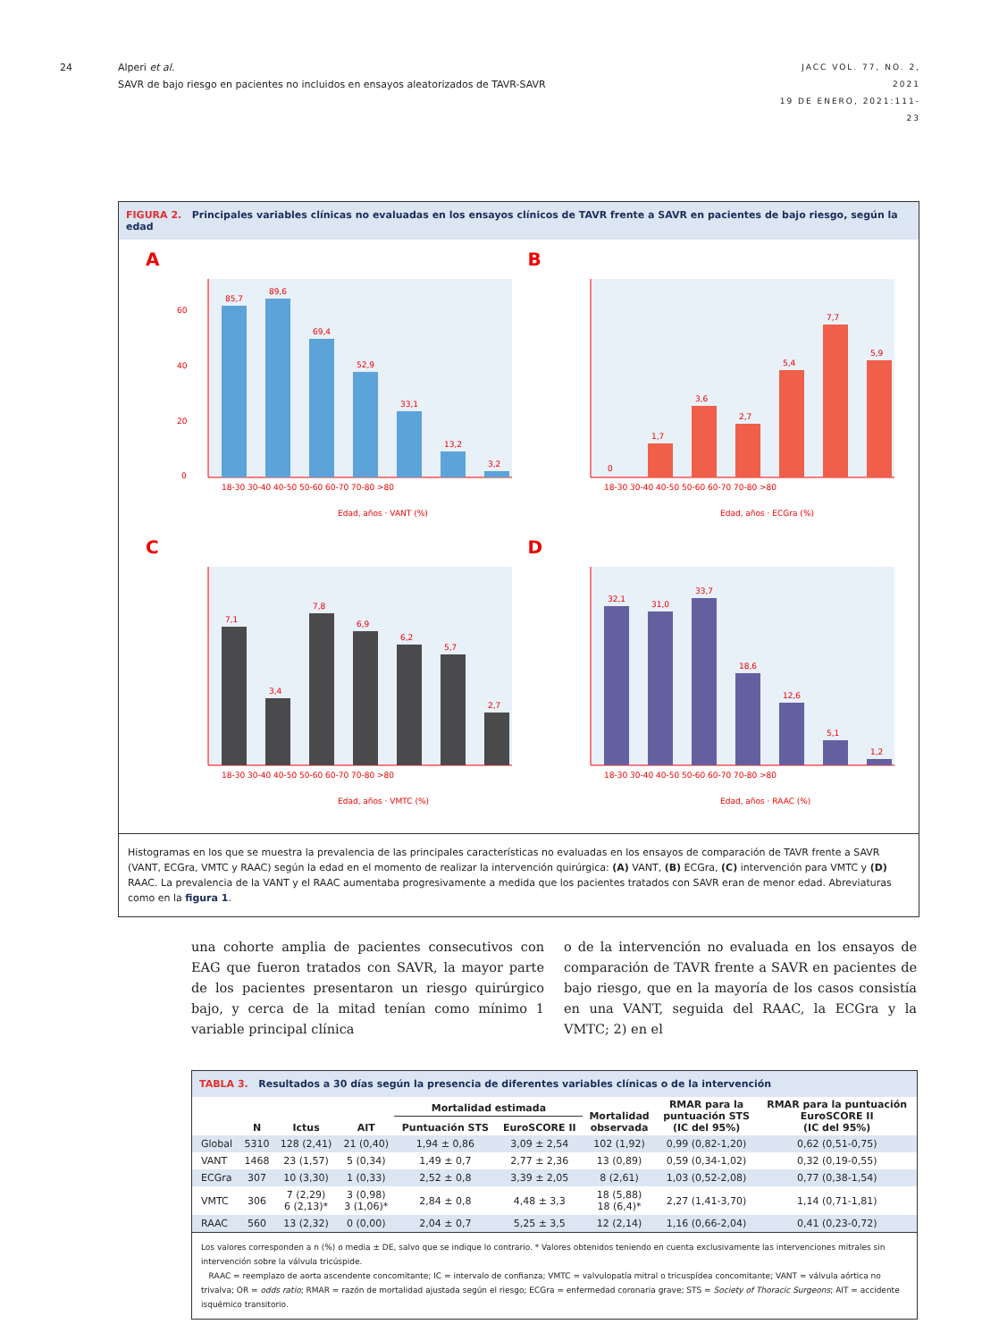24 Alperi et al.
SAVR de bajo riesgo en pacientes no incluidos en ensayos aleatorizados de TAVR-SAVR
JACC VOL. 77, NO. 2, 2021
19 DE ENERO, 2021:111-23
FIGURA 2. Principales variables clínicas no evaluadas en los ensayos clínicos de TAVR frente a SAVR en pacientes de bajo riesgo, según la edad
A
0
20
40
60
85,7
89,6
69,4
52,9
33,1
13,2
3,2
18-30 30-40 40-50 50-60 60-70 70-80 >80
Edad, años · VANT (%)
B
0
1,7
3,6
2,7
5,4
7,7
5,9
18-30 30-40 40-50 50-60 60-70 70-80 >80
Edad, años · ECGra (%)
C
7,1
3,4
7,8
6,9
6,2
5,7
2,7
18-30 30-40 40-50 50-60 60-70 70-80 >80
Edad, años · VMTC (%)
D
32,1
31,0
33,7
18,6
12,6
5,1
1,2
18-30 30-40 40-50 50-60 60-70 70-80 >80
Edad, años · RAAC (%)
Histogramas en los que se muestra la prevalencia de las principales características no evaluadas en los ensayos de comparación de TAVR frente a SAVR (VANT, ECGra, VMTC y RAAC) según la edad en el momento de realizar la intervención quirúrgica: (A) VANT, (B) ECGra, (C) intervención para VMTC y (D) RAAC. La prevalencia de la VANT y el RAAC aumentaba progresivamente a medida que los pacientes tratados con SAVR eran de menor edad. Abreviaturas como en la figura 1.
una cohorte amplia de pacientes consecutivos con EAG que fueron tratados con SAVR, la mayor parte de los pacientes presentaron un riesgo quirúrgico bajo, y cerca de la mitad tenían como mínimo 1 variable principal clínica
o de la intervención no evaluada en los ensayos de comparación de TAVR frente a SAVR en pacientes de bajo riesgo, que en la mayoría de los casos consistía en una VANT, seguida del RAAC, la ECGra y la VMTC; 2) en el
TABLA 3. Resultados a 30 días según la presencia de diferentes variables clínicas o de la intervención
| | N | Ictus | AIT | Mortalidad estimada | | Mortalidad observada | RMAR para la puntuación STS (IC del 95%) | RMAR para la puntuación EuroSCORE II (IC del 95%) |
| --- | --- | --- | --- | --- | --- | --- | --- | --- |
| | | | | Puntuación STS | EuroSCORE II | | | |
| Global | 5310 | 128 (2,41) | 21 (0,40) | 1,94 ± 0,86 | 3,09 ± 2,54 | 102 (1,92) | 0,99 (0,82-1,20) | 0,62 (0,51-0,75) |
| VANT | 1468 | 23 (1,57) | 5 (0,34) | 1,49 ± 0,7 | 2,77 ± 2,36 | 13 (0,89) | 0,59 (0,34-1,02) | 0,32 (0,19-0,55) |
| ECGra | 307 | 10 (3,30) | 1 (0,33) | 2,52 ± 0,8 | 3,39 ± 2,05 | 8 (2,61) | 1,03 (0,52-2,08) | 0,77 (0,38-1,54) |
| VMTC | 306 | 7 (2,29) 6 (2,13)* | 3 (0,98) 3 (1,06)* | 2,84 ± 0,8 | 4,48 ± 3,3 | 18 (5,88) 18 (6,4)* | 2,27 (1,41-3,70) | 1,14 (0,71-1,81) |
| RAAC | 560 | 13 (2,32) | 0 (0,00) | 2,04 ± 0,7 | 5,25 ± 3,5 | 12 (2,14) | 1,16 (0,66-2,04) | 0,41 (0,23-0,72) |
Los valores corresponden a n (%) o media ± DE, salvo que se indique lo contrario. * Valores obtenidos teniendo en cuenta exclusivamente las intervenciones mitrales sin intervención sobre la válvula tricúspide.
RAAC = reemplazo de aorta ascendente concomitante; IC = intervalo de confianza; VMTC = valvulopatía mitral o tricuspídea concomitante; VANT = válvula aórtica no trivalva; OR = odds ratio; RMAR = razón de mortalidad ajustada según el riesgo; ECGra = enfermedad coronaria grave; STS = Society of Thoracic Surgeons; AIT = accidente isquémico transitorio.